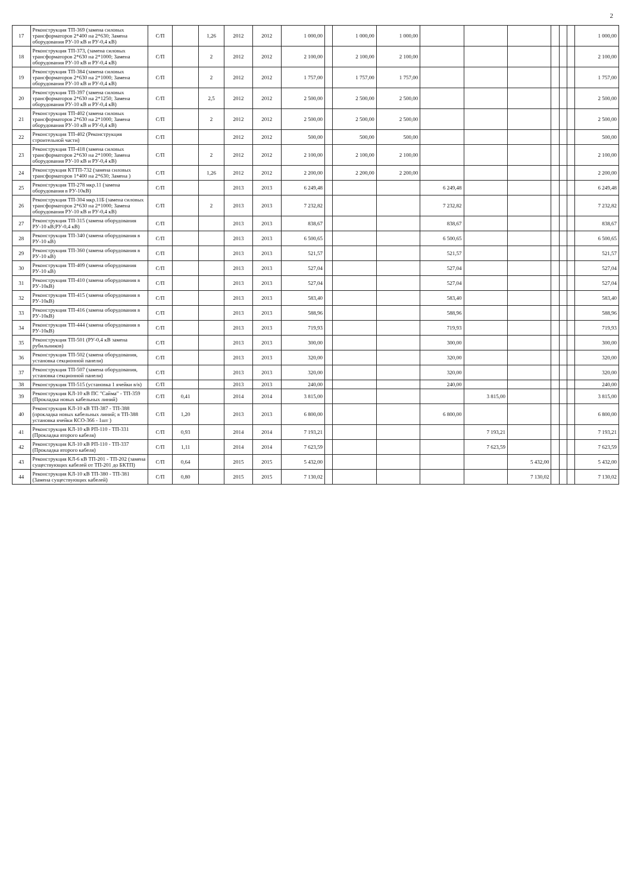2
| 17 | Реконструкция ТП-369 (замена силовых трансформаторов 2*400 на 2*630; Замена оборудования РУ-10 кВ и РУ-0,4 кВ) | С/П | | 1,26 | 2012 | 2012 | 1 000,00 | | 1 000,00 | 1 000,00 | | | | | | | 1 000,00 |
| 18 | Реконструкция ТП-373, (замена силовых трансформаторов 2*630 на 2*1000; Замена оборудования РУ-10 кВ и РУ-0,4 кВ) | С/П | | 2 | 2012 | 2012 | 2 100,00 | | 2 100,00 | 2 100,00 | | | | | | | 2 100,00 |
| 19 | Реконструкция ТП-384 (замена силовых трансформаторов 2*630 на 2*1000; Замена оборудования РУ-10 кВ и РУ-0,4 кВ) | С/П | | 2 | 2012 | 2012 | 1 757,00 | | 1 757,00 | 1 757,00 | | | | | | | 1 757,00 |
| 20 | Реконструкция ТП-397 (замена силовых трансформаторов 2*630 на 2*1250; Замена оборудования РУ-10 кВ и РУ-0,4 кВ) | С/П | | 2,5 | 2012 | 2012 | 2 500,00 | | 2 500,00 | 2 500,00 | | | | | | | 2 500,00 |
| 21 | Реконструкция ТП-402 (замена силовых трансформаторов 2*630 на 2*1000; Замена оборудования РУ-10 кВ и РУ-0,4 кВ) | С/П | | 2 | 2012 | 2012 | 2 500,00 | | 2 500,00 | 2 500,00 | | | | | | | 2 500,00 |
| 22 | Реконструкция ТП-402 (Реконструкция строительной части) | С/П | | | 2012 | 2012 | 500,00 | | 500,00 | 500,00 | | | | | | | 500,00 |
| 23 | Реконструкция ТП-418 (замена силовых трансформаторов 2*630 на 2*1000; Замена оборудования РУ-10 кВ и РУ-0,4 кВ) | С/П | | 2 | 2012 | 2012 | 2 100,00 | | 2 100,00 | 2 100,00 | | | | | | | 2 100,00 |
| 24 | Реконструкция КТТП-732 (замена силовых трансформаторов 1*400 на 2*630; Замена ) | С/П | | 1,26 | 2012 | 2012 | 2 200,00 | | 2 200,00 | 2 200,00 | | | | | | | 2 200,00 |
| 25 | Реконструкция ТП-278 мкр.11 (замена оборудования в РУ-10кВ) | С/П | | | 2013 | 2013 | 6 249,48 | | | | 6 249,48 | | | | | | 6 249,48 |
| 26 | Реконструкция ТП-304 мкр.11Б (замена силовых трансформаторов 2*630 на 2*1000; Замена оборудования РУ-10 кВ и РУ-0,4 кВ) | С/П | | 2 | 2013 | 2013 | 7 232,82 | | | | 7 232,82 | | | | | | 7 232,82 |
| 27 | Реконструкция ТП-315 (замена оборудования РУ-10 кВ;РУ-0,4 кВ) | С/П | | | 2013 | 2013 | 838,67 | | | | 838,67 | | | | | | 838,67 |
| 28 | Реконструкция ТП-340 (замена оборудования в РУ-10 кВ) | С/П | | | 2013 | 2013 | 6 500,65 | | | | 6 500,65 | | | | | | 6 500,65 |
| 29 | Реконструкция ТП-360 (замена оборудования в РУ-10 кВ) | С/П | | | 2013 | 2013 | 521,57 | | | | 521,57 | | | | | | 521,57 |
| 30 | Реконструкция ТП-409 (замена оборудования РУ-10 кВ) | С/П | | | 2013 | 2013 | 527,04 | | | | 527,04 | | | | | | 527,04 |
| 31 | Реконструкция ТП-410 (замена оборудования в РУ-10кВ) | С/П | | | 2013 | 2013 | 527,04 | | | | 527,04 | | | | | | 527,04 |
| 32 | Реконструкция ТП-415 (замена оборудования в РУ-10кВ) | С/П | | | 2013 | 2013 | 583,40 | | | | 583,40 | | | | | | 583,40 |
| 33 | Реконструкция ТП-416 (замена оборудования в РУ-10кВ) | С/П | | | 2013 | 2013 | 588,96 | | | | 588,96 | | | | | | 588,96 |
| 34 | Реконструкция ТП-444 (замена оборудования в РУ-10кВ) | С/П | | | 2013 | 2013 | 719,93 | | | | 719,93 | | | | | | 719,93 |
| 35 | Реконструкция ТП-501 (РУ-0,4 кВ замена рубильников) | С/П | | | 2013 | 2013 | 300,00 | | | | 300,00 | | | | | | 300,00 |
| 36 | Реконструкция ТП-502 (замена оборудования, установка секционной панели) | С/П | | | 2013 | 2013 | 320,00 | | | | 320,00 | | | | | | 320,00 |
| 37 | Реконструкция ТП-507 (замена оборудования, установка секционной панели) | С/П | | | 2013 | 2013 | 320,00 | | | | 320,00 | | | | | | 320,00 |
| 38 | Реконструкция ТП-515 (установка 1 ячейки в/в) | С/П | | | 2013 | 2013 | 240,00 | | | | 240,00 | | | | | | 240,00 |
| 39 | Реконструкция КЛ-10 кВ ПС "Сайма" - ТП-359 (Прокладка новых кабельных линий) | С/П | 0,41 | | 2014 | 2014 | 3 815,00 | | | | | 3 815,00 | | | | | 3 815,00 |
| 40 | Реконструкция КЛ-10 кВ ТП-387 - ТП-388 (прокладка новых кабельных линий; в ТП-388 установка ячейки КСО-366 - 1шт ) | С/П | 1,20 | | 2013 | 2013 | 6 800,00 | | | | 6 800,00 | | | | | | 6 800,00 |
| 41 | Реконструкция КЛ-10 кВ РП-110 - ТП-331 (Прокладка второго кабеля) | С/П | 0,93 | | 2014 | 2014 | 7 193,21 | | | | | 7 193,21 | | | | | 7 193,21 |
| 42 | Реконструкция КЛ-10 кВ РП-110 - ТП-337 (Прокладка второго кабеля) | С/П | 1,11 | | 2014 | 2014 | 7 623,59 | | | | | 7 623,59 | | | | | 7 623,59 |
| 43 | Реконструкция КЛ-6 кВ ТП-201 - ТП-202 (замена существующих кабелей от ТП-201 до БКТП) | С/П | 0,64 | | 2015 | 2015 | 5 432,00 | | | | | | 5 432,00 | | | | 5 432,00 |
| 44 | Реконструкция КЛ-10 кВ ТП-380 - ТП-381 (Замена существующих кабелей) | С/П | 0,80 | | 2015 | 2015 | 7 130,02 | | | | | | 7 130,02 | | | | 7 130,02 |